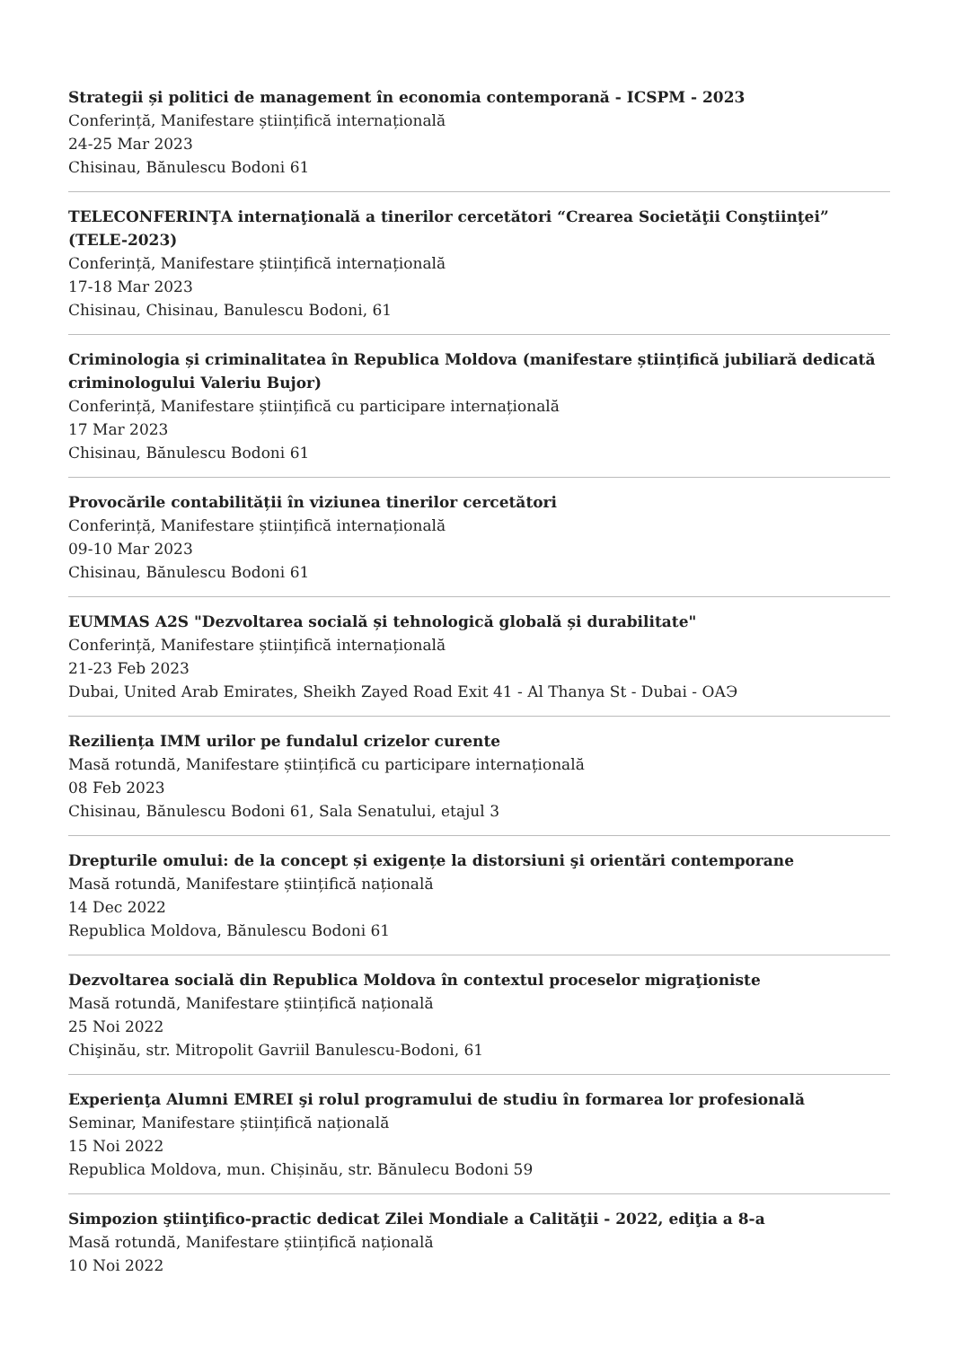Strategii și politici de management în economia contemporană - ICSPM - 2023
Conferință, Manifestare științifică internațională
24-25 Mar 2023
Chisinau, Bănulescu Bodoni 61
TELECONFERINŢA internaţională a tinerilor cercetători “Crearea Societăţii Conştiinţei” (TELE-2023)
Conferință, Manifestare științifică internațională
17-18 Mar 2023
Chisinau, Chisinau, Banulescu Bodoni, 61
Criminologia și criminalitatea în Republica Moldova (manifestare științifică jubiliară dedicată criminologului Valeriu Bujor)
Conferință, Manifestare științifică cu participare internațională
17 Mar 2023
Chisinau, Bănulescu Bodoni 61
Provocările contabilității în viziunea tinerilor cercetători
Conferință, Manifestare științifică internațională
09-10 Mar 2023
Chisinau, Bănulescu Bodoni 61
EUMMAS A2S "Dezvoltarea socială și tehnologică globală și durabilitate"
Conferință, Manifestare științifică internațională
21-23 Feb 2023
Dubai, United Arab Emirates, Sheikh Zayed Road Exit 41 - Al Thanya St - Dubai - ОАЭ
Reziliența IMM urilor pe fundalul crizelor curente
Masă rotundă, Manifestare științifică cu participare internațională
08 Feb 2023
Chisinau, Bănulescu Bodoni 61, Sala Senatului, etajul 3
Drepturile omului: de la concept și exigențe la distorsiuni şi orientări contemporane
Masă rotundă, Manifestare științifică națională
14 Dec 2022
Republica Moldova, Bănulescu Bodoni 61
Dezvoltarea socială din Republica Moldova în contextul proceselor migraţioniste
Masă rotundă, Manifestare științifică națională
25 Noi 2022
Chişinău, str. Mitropolit Gavriil Banulescu-Bodoni, 61
Experienţa Alumni EMREI şi rolul programului de studiu în formarea lor profesională
Seminar, Manifestare științifică națională
15 Noi 2022
Republica Moldova, mun. Chișinău, str. Bănulecu Bodoni 59
Simpozion ştiinţifico-practic dedicat Zilei Mondiale a Calităţii - 2022, ediţia a 8-a
Masă rotundă, Manifestare științifică națională
10 Noi 2022